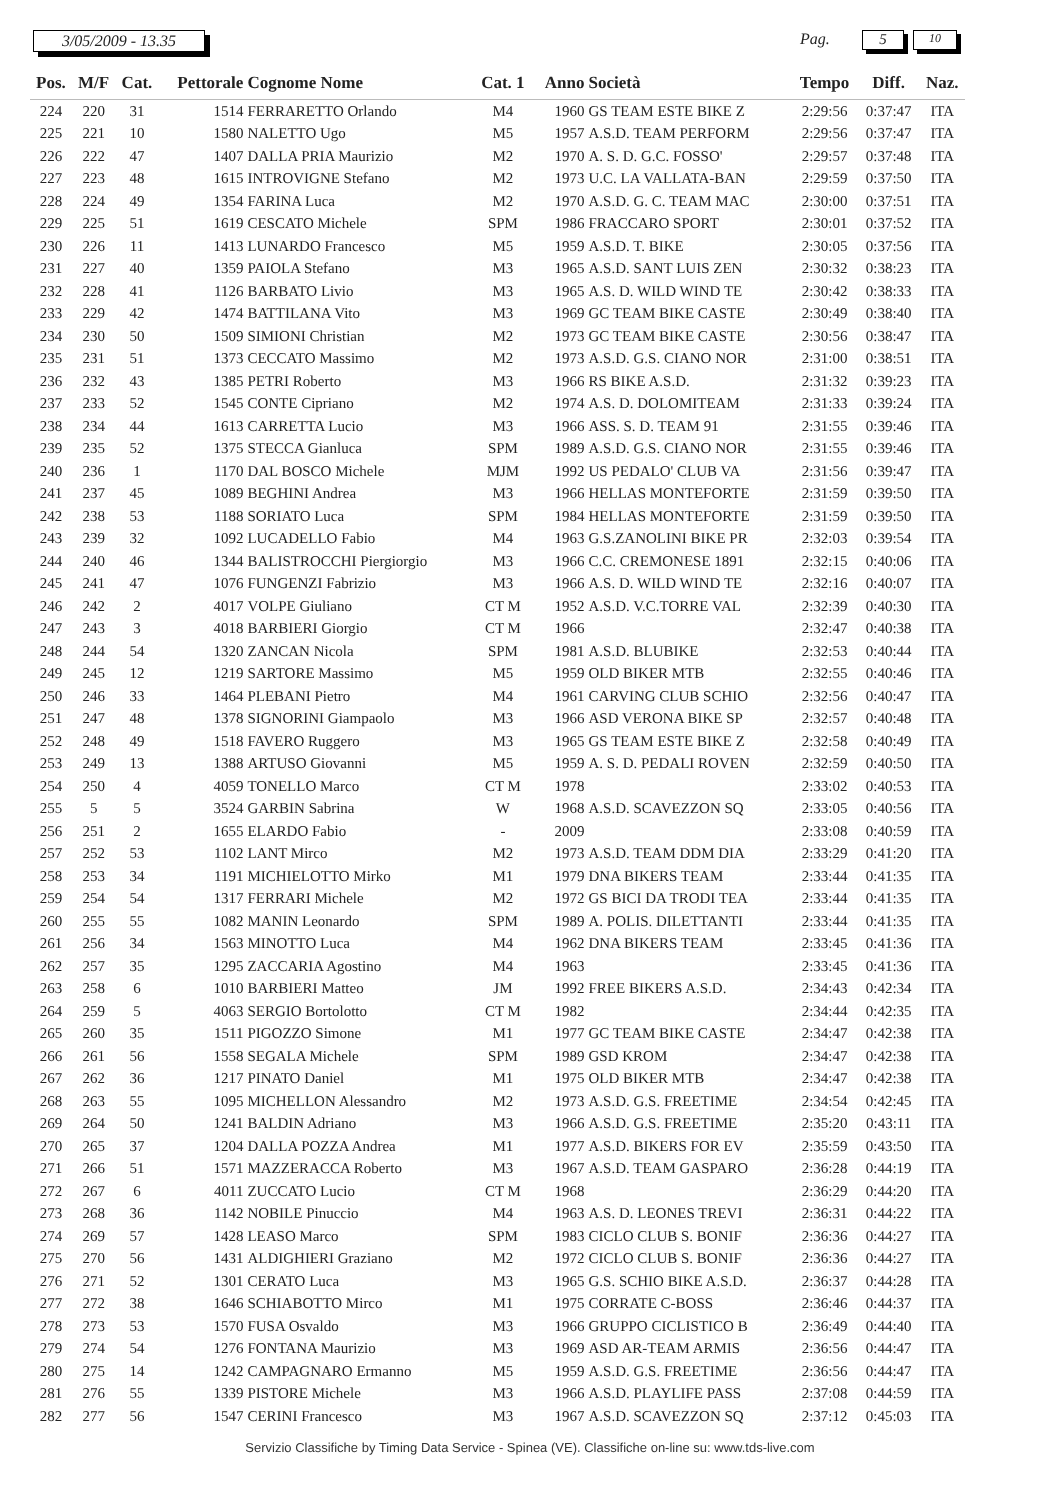3/05/2009 - 13.35 Pag. 5 10
| Pos. | M/F | Cat. | Pettorale | Cognome Nome | Cat. 1 | Anno | Società | Tempo | Diff. | Naz. |
| --- | --- | --- | --- | --- | --- | --- | --- | --- | --- | --- |
| 224 | 220 | 31 | 1514 | FERRARETTO Orlando | M4 | 1960 | GS TEAM ESTE BIKE Z | 2:29:56 | 0:37:47 | ITA |
| 225 | 221 | 10 | 1580 | NALETTO Ugo | M5 | 1957 | A.S.D. TEAM PERFORM | 2:29:56 | 0:37:47 | ITA |
| 226 | 222 | 47 | 1407 | DALLA PRIA Maurizio | M2 | 1970 | A. S. D. G.C. FOSSO' | 2:29:57 | 0:37:48 | ITA |
| 227 | 223 | 48 | 1615 | INTROVIGNE Stefano | M2 | 1973 | U.C. LA VALLATA-BAN | 2:29:59 | 0:37:50 | ITA |
| 228 | 224 | 49 | 1354 | FARINA Luca | M2 | 1970 | A.S.D. G. C. TEAM MAC | 2:30:00 | 0:37:51 | ITA |
| 229 | 225 | 51 | 1619 | CESCATO Michele | SPM | 1986 | FRACCARO SPORT | 2:30:01 | 0:37:52 | ITA |
| 230 | 226 | 11 | 1413 | LUNARDO Francesco | M5 | 1959 | A.S.D. T. BIKE | 2:30:05 | 0:37:56 | ITA |
| 231 | 227 | 40 | 1359 | PAIOLA Stefano | M3 | 1965 | A.S.D. SANT LUIS ZEN | 2:30:32 | 0:38:23 | ITA |
| 232 | 228 | 41 | 1126 | BARBATO Livio | M3 | 1965 | A.S. D. WILD WIND TE | 2:30:42 | 0:38:33 | ITA |
| 233 | 229 | 42 | 1474 | BATTILANA Vito | M3 | 1969 | GC TEAM BIKE CASTE | 2:30:49 | 0:38:40 | ITA |
| 234 | 230 | 50 | 1509 | SIMIONI Christian | M2 | 1973 | GC TEAM BIKE CASTE | 2:30:56 | 0:38:47 | ITA |
| 235 | 231 | 51 | 1373 | CECCATO Massimo | M2 | 1973 | A.S.D. G.S. CIANO NOR | 2:31:00 | 0:38:51 | ITA |
| 236 | 232 | 43 | 1385 | PETRI Roberto | M3 | 1966 | RS BIKE A.S.D. | 2:31:32 | 0:39:23 | ITA |
| 237 | 233 | 52 | 1545 | CONTE Cipriano | M2 | 1974 | A.S. D. DOLOMITEAM | 2:31:33 | 0:39:24 | ITA |
| 238 | 234 | 44 | 1613 | CARRETTA Lucio | M3 | 1966 | ASS. S. D. TEAM 91 | 2:31:55 | 0:39:46 | ITA |
| 239 | 235 | 52 | 1375 | STECCA Gianluca | SPM | 1989 | A.S.D. G.S. CIANO NOR | 2:31:55 | 0:39:46 | ITA |
| 240 | 236 | 1 | 1170 | DAL BOSCO Michele | MJM | 1992 | US PEDALO' CLUB VA | 2:31:56 | 0:39:47 | ITA |
| 241 | 237 | 45 | 1089 | BEGHINI Andrea | M3 | 1966 | HELLAS MONTEFORTE | 2:31:59 | 0:39:50 | ITA |
| 242 | 238 | 53 | 1188 | SORIATO Luca | SPM | 1984 | HELLAS MONTEFORTE | 2:31:59 | 0:39:50 | ITA |
| 243 | 239 | 32 | 1092 | LUCADELLO Fabio | M4 | 1963 | G.S.ZANOLINI BIKE PR | 2:32:03 | 0:39:54 | ITA |
| 244 | 240 | 46 | 1344 | BALISTROCCHI Piergiorgio | M3 | 1966 | C.C. CREMONESE 1891 | 2:32:15 | 0:40:06 | ITA |
| 245 | 241 | 47 | 1076 | FUNGENZI Fabrizio | M3 | 1966 | A.S. D. WILD WIND TE | 2:32:16 | 0:40:07 | ITA |
| 246 | 242 | 2 | 4017 | VOLPE Giuliano | CT M | 1952 | A.S.D. V.C.TORRE VAL | 2:32:39 | 0:40:30 | ITA |
| 247 | 243 | 3 | 4018 | BARBIERI Giorgio | CT M | 1966 | | 2:32:47 | 0:40:38 | ITA |
| 248 | 244 | 54 | 1320 | ZANCAN Nicola | SPM | 1981 | A.S.D. BLUBIKE | 2:32:53 | 0:40:44 | ITA |
| 249 | 245 | 12 | 1219 | SARTORE Massimo | M5 | 1959 | OLD BIKER MTB | 2:32:55 | 0:40:46 | ITA |
| 250 | 246 | 33 | 1464 | PLEBANI Pietro | M4 | 1961 | CARVING CLUB SCHIO | 2:32:56 | 0:40:47 | ITA |
| 251 | 247 | 48 | 1378 | SIGNORINI Giampaolo | M3 | 1966 | ASD VERONA BIKE SP | 2:32:57 | 0:40:48 | ITA |
| 252 | 248 | 49 | 1518 | FAVERO Ruggero | M3 | 1965 | GS TEAM ESTE BIKE Z | 2:32:58 | 0:40:49 | ITA |
| 253 | 249 | 13 | 1388 | ARTUSO Giovanni | M5 | 1959 | A. S. D. PEDALI ROVEN | 2:32:59 | 0:40:50 | ITA |
| 254 | 250 | 4 | 4059 | TONELLO Marco | CT M | 1978 | | 2:33:02 | 0:40:53 | ITA |
| 255 | 5 | 5 | 3524 | GARBIN Sabrina | W | 1968 | A.S.D. SCAVEZZON SQ | 2:33:05 | 0:40:56 | ITA |
| 256 | 251 | 2 | 1655 | ELARDO Fabio | - | 2009 | | 2:33:08 | 0:40:59 | ITA |
| 257 | 252 | 53 | 1102 | LANT Mirco | M2 | 1973 | A.S.D. TEAM DDM DIA | 2:33:29 | 0:41:20 | ITA |
| 258 | 253 | 34 | 1191 | MICHIELOTTO Mirko | M1 | 1979 | DNA BIKERS TEAM | 2:33:44 | 0:41:35 | ITA |
| 259 | 254 | 54 | 1317 | FERRARI Michele | M2 | 1972 | GS BICI DA TRODI TEA | 2:33:44 | 0:41:35 | ITA |
| 260 | 255 | 55 | 1082 | MANIN Leonardo | SPM | 1989 | A. POLIS. DILETTANTI | 2:33:44 | 0:41:35 | ITA |
| 261 | 256 | 34 | 1563 | MINOTTO Luca | M4 | 1962 | DNA BIKERS TEAM | 2:33:45 | 0:41:36 | ITA |
| 262 | 257 | 35 | 1295 | ZACCARIA Agostino | M4 | 1963 | | 2:33:45 | 0:41:36 | ITA |
| 263 | 258 | 6 | 1010 | BARBIERI Matteo | JM | 1992 | FREE BIKERS A.S.D. | 2:34:43 | 0:42:34 | ITA |
| 264 | 259 | 5 | 4063 | SERGIO Bortolotto | CT M | 1982 | | 2:34:44 | 0:42:35 | ITA |
| 265 | 260 | 35 | 1511 | PIGOZZO Simone | M1 | 1977 | GC TEAM BIKE CASTE | 2:34:47 | 0:42:38 | ITA |
| 266 | 261 | 56 | 1558 | SEGALA Michele | SPM | 1989 | GSD KROM | 2:34:47 | 0:42:38 | ITA |
| 267 | 262 | 36 | 1217 | PINATO Daniel | M1 | 1975 | OLD BIKER MTB | 2:34:47 | 0:42:38 | ITA |
| 268 | 263 | 55 | 1095 | MICHELLON Alessandro | M2 | 1973 | A.S.D. G.S. FREETIME | 2:34:54 | 0:42:45 | ITA |
| 269 | 264 | 50 | 1241 | BALDIN Adriano | M3 | 1966 | A.S.D. G.S. FREETIME | 2:35:20 | 0:43:11 | ITA |
| 270 | 265 | 37 | 1204 | DALLA POZZA Andrea | M1 | 1977 | A.S.D. BIKERS FOR EV | 2:35:59 | 0:43:50 | ITA |
| 271 | 266 | 51 | 1571 | MAZZERACCA Roberto | M3 | 1967 | A.S.D. TEAM GASPARO | 2:36:28 | 0:44:19 | ITA |
| 272 | 267 | 6 | 4011 | ZUCCATO Lucio | CT M | 1968 | | 2:36:29 | 0:44:20 | ITA |
| 273 | 268 | 36 | 1142 | NOBILE Pinuccio | M4 | 1963 | A.S. D. LEONES TREVI | 2:36:31 | 0:44:22 | ITA |
| 274 | 269 | 57 | 1428 | LEASO Marco | SPM | 1983 | CICLO CLUB S. BONIF | 2:36:36 | 0:44:27 | ITA |
| 275 | 270 | 56 | 1431 | ALDIGHIERI Graziano | M2 | 1972 | CICLO CLUB S. BONIF | 2:36:36 | 0:44:27 | ITA |
| 276 | 271 | 52 | 1301 | CERATO Luca | M3 | 1965 | G.S. SCHIO BIKE A.S.D. | 2:36:37 | 0:44:28 | ITA |
| 277 | 272 | 38 | 1646 | SCHIABOTTO Mirco | M1 | 1975 | CORRATE C-BOSS | 2:36:46 | 0:44:37 | ITA |
| 278 | 273 | 53 | 1570 | FUSA Osvaldo | M3 | 1966 | GRUPPO CICLISTICO B | 2:36:49 | 0:44:40 | ITA |
| 279 | 274 | 54 | 1276 | FONTANA Maurizio | M3 | 1969 | ASD AR-TEAM ARMIS | 2:36:56 | 0:44:47 | ITA |
| 280 | 275 | 14 | 1242 | CAMPAGNARO Ermanno | M5 | 1959 | A.S.D. G.S. FREETIME | 2:36:56 | 0:44:47 | ITA |
| 281 | 276 | 55 | 1339 | PISTORE Michele | M3 | 1966 | A.S.D. PLAYLIFE PASS | 2:37:08 | 0:44:59 | ITA |
| 282 | 277 | 56 | 1547 | CERINI Francesco | M3 | 1967 | A.S.D. SCAVEZZON SQ | 2:37:12 | 0:45:03 | ITA |
Servizio Classifiche by Timing Data Service - Spinea (VE). Classifiche on-line su: www.tds-live.com